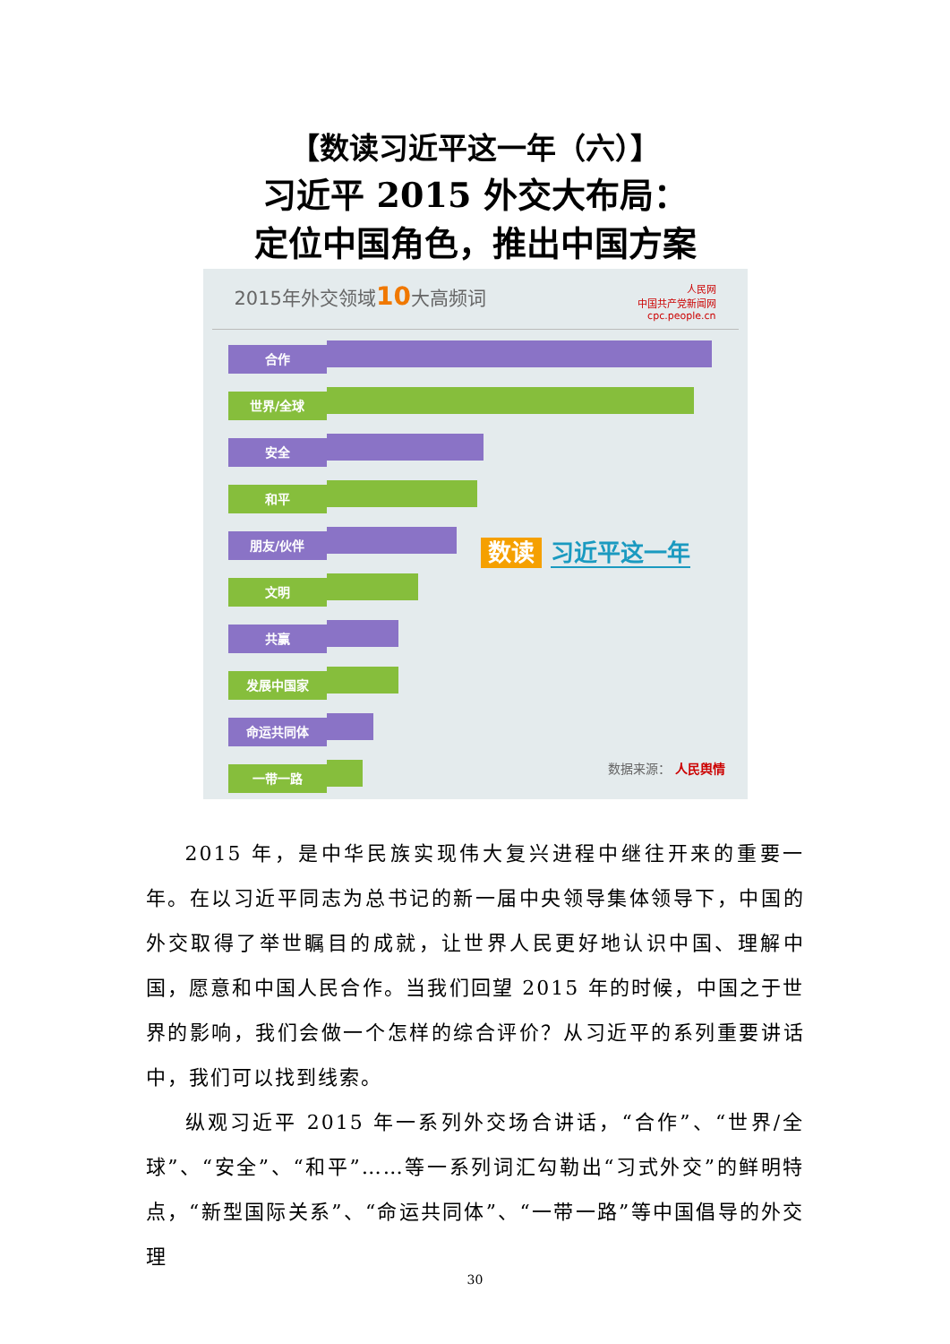【数读习近平这一年（六）】
习近平 2015 外交大布局：
定位中国角色，推出中国方案
2015年外交领域10大高频词 人民网
中国共产党新闻网
cpc.people.cn
合作
世界/全球
安全
和平
朋友/伙伴
文明
共赢
发展中国家
命运共同体
一带一路
数读 习近平这一年
数据来源： 人民舆情
2015 年，是中华民族实现伟大复兴进程中继往开来的重要一年。在以习近平同志为总书记的新一届中央领导集体领导下，中国的外交取得了举世瞩目的成就，让世界人民更好地认识中国、理解中国，愿意和中国人民合作。当我们回望 2015 年的时候，中国之于世界的影响，我们会做一个怎样的综合评价？从习近平的系列重要讲话中，我们可以找到线索。
纵观习近平 2015 年一系列外交场合讲话，“合作”、“世界/全球”、“安全”、“和平”……等一系列词汇勾勒出“习式外交”的鲜明特点，“新型国际关系”、“命运共同体”、“一带一路”等中国倡导的外交理
30